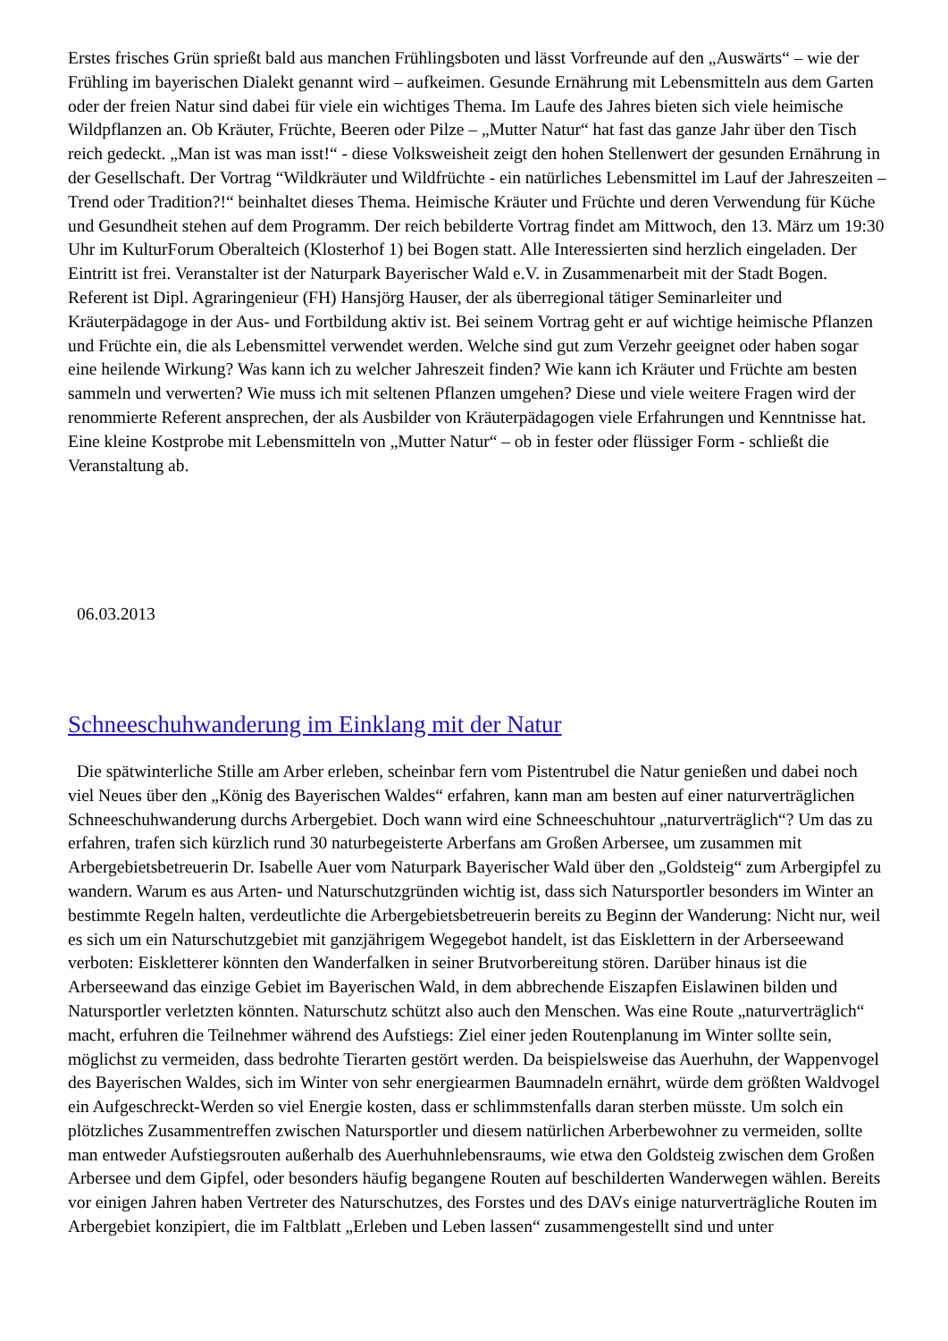Erstes frisches Grün sprießt bald aus manchen Frühlingsboten und lässt Vorfreunde auf den „Auswärts“ – wie der Frühling im bayerischen Dialekt genannt wird – aufkeimen. Gesunde Ernährung mit Lebensmitteln aus dem Garten oder der freien Natur sind dabei für viele ein wichtiges Thema. Im Laufe des Jahres bieten sich viele heimische Wildpflanzen an. Ob Kräuter, Früchte, Beeren oder Pilze – „Mutter Natur“ hat fast das ganze Jahr über den Tisch reich gedeckt. „Man ist was man isst!“ - diese Volksweisheit zeigt den hohen Stellenwert der gesunden Ernährung in der Gesellschaft. Der Vortrag “Wildkräuter und Wildfrüchte - ein natürliches Lebensmittel im Lauf der Jahreszeiten – Trend oder Tradition?!“ beinhaltet dieses Thema. Heimische Kräuter und Früchte und deren Verwendung für Küche und Gesundheit stehen auf dem Programm. Der reich bebilderte Vortrag findet am Mittwoch, den 13. März um 19:30 Uhr im KulturForum Oberalteich (Klosterhof 1) bei Bogen statt. Alle Interessierten sind herzlich eingeladen. Der Eintritt ist frei. Veranstalter ist der Naturpark Bayerischer Wald e.V. in Zusammenarbeit mit der Stadt Bogen. Referent ist Dipl. Agraringenieur (FH) Hansjörg Hauser, der als überregional tätiger Seminarleiter und Kräuterpädagoge in der Aus- und Fortbildung aktiv ist. Bei seinem Vortrag geht er auf wichtige heimische Pflanzen und Früchte ein, die als Lebensmittel verwendet werden. Welche sind gut zum Verzehr geeignet oder haben sogar eine heilende Wirkung? Was kann ich zu welcher Jahreszeit finden? Wie kann ich Kräuter und Früchte am besten sammeln und verwerten? Wie muss ich mit seltenen Pflanzen umgehen? Diese und viele weitere Fragen wird der renommierte Referent ansprechen, der als Ausbilder von Kräuterpädagogen viele Erfahrungen und Kenntnisse hat. Eine kleine Kostprobe mit Lebensmitteln von „Mutter Natur“ – ob in fester oder flüssiger Form - schließt die Veranstaltung ab.
06.03.2013
Schneeschuhwanderung im Einklang mit der Natur
Die spätwinterliche Stille am Arber erleben, scheinbar fern vom Pistentrubel die Natur genießen und dabei noch viel Neues über den „König des Bayerischen Waldes“ erfahren, kann man am besten auf einer naturverträglichen Schneeschuhwanderung durchs Arbergebiet. Doch wann wird eine Schneeschuhtour „naturverträglich“? Um das zu erfahren, trafen sich kürzlich rund 30 naturbegeisterte Arberfans am Großen Arbersee, um zusammen mit Arbergebietsbetreuerin Dr. Isabelle Auer vom Naturpark Bayerischer Wald über den „Goldsteig“ zum Arbergipfel zu wandern. Warum es aus Arten- und Naturschutzgründen wichtig ist, dass sich Natursportler besonders im Winter an bestimmte Regeln halten, verdeutlichte die Arbergebietsbetreuerin bereits zu Beginn der Wanderung: Nicht nur, weil es sich um ein Naturschutzgebiet mit ganzjährigem Wegegebot handelt, ist das Eisklettern in der Arberseewand verboten: Eiskletterer könnten den Wanderfalken in seiner Brutvorbereitung stören. Darüber hinaus ist die Arberseewand das einzige Gebiet im Bayerischen Wald, in dem abbrechende Eiszapfen Eislawinen bilden und Natursportler verletzten könnten. Naturschutz schützt also auch den Menschen. Was eine Route „naturverträglich“ macht, erfuhren die Teilnehmer während des Aufstiegs: Ziel einer jeden Routenplanung im Winter sollte sein, möglichst zu vermeiden, dass bedrohte Tierarten gestört werden. Da beispielsweise das Auerhuhn, der Wappenvogel des Bayerischen Waldes, sich im Winter von sehr energiearmen Baumnadeln ernährt, würde dem größten Waldvogel ein Aufgeschreckt-Werden so viel Energie kosten, dass er schlimmstenfalls daran sterben müsste. Um solch ein plötzliches Zusammentreffen zwischen Natursportler und diesem natürlichen Arberbewohner zu vermeiden, sollte man entweder Aufstiegsrouten außerhalb des Auerhuhnlebensraums, wie etwa den Goldsteig zwischen dem Großen Arbersee und dem Gipfel, oder besonders häufig begangene Routen auf beschilderten Wanderwegen wählen. Bereits vor einigen Jahren haben Vertreter des Naturschutzes, des Forstes und des DAVs einige naturverträgliche Routen im Arbergebiet konzipiert, die im Faltblatt „Erleben und Leben lassen“ zusammengestellt sind und unter